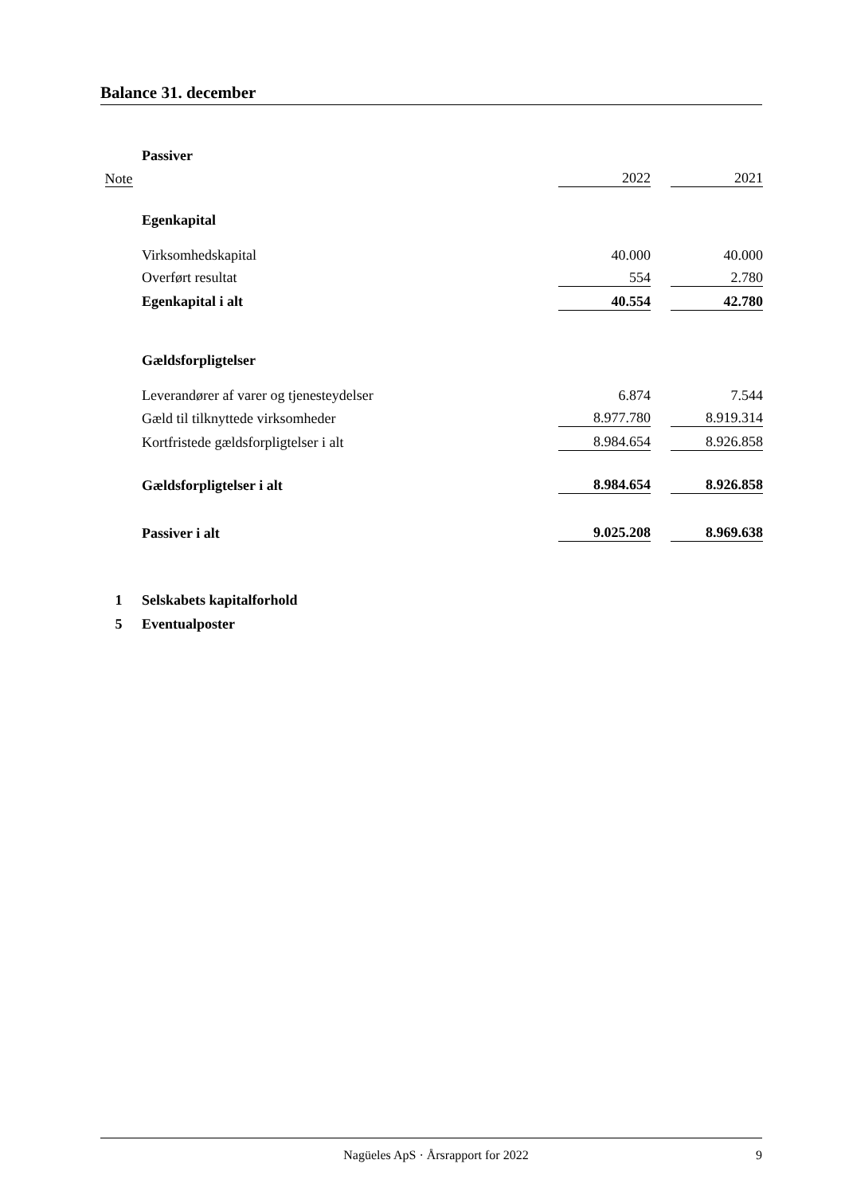Balance 31. december
| | Passiver | | | |
| Note | | 2022 | | 2021 |
| | Egenkapital | | | |
| | Virksomhedskapital | 40.000 | | 40.000 |
| | Overført resultat | 554 | | 2.780 |
| | Egenkapital i alt | 40.554 | | 42.780 |
| | Gældsforpligtelser | | | |
| | Leverandører af varer og tjenesteydelser | 6.874 | | 7.544 |
| | Gæld til tilknyttede virksomheder | 8.977.780 | | 8.919.314 |
| | Kortfristede gældsforpligtelser i alt | 8.984.654 | | 8.926.858 |
| | Gældsforpligtelser i alt | 8.984.654 | | 8.926.858 |
| | Passiver i alt | 9.025.208 | | 8.969.638 |
| 1 | Selskabets kapitalforhold | | | |
| 5 | Eventualposter | | | |
Nagüeles ApS · Årsrapport for 2022 9